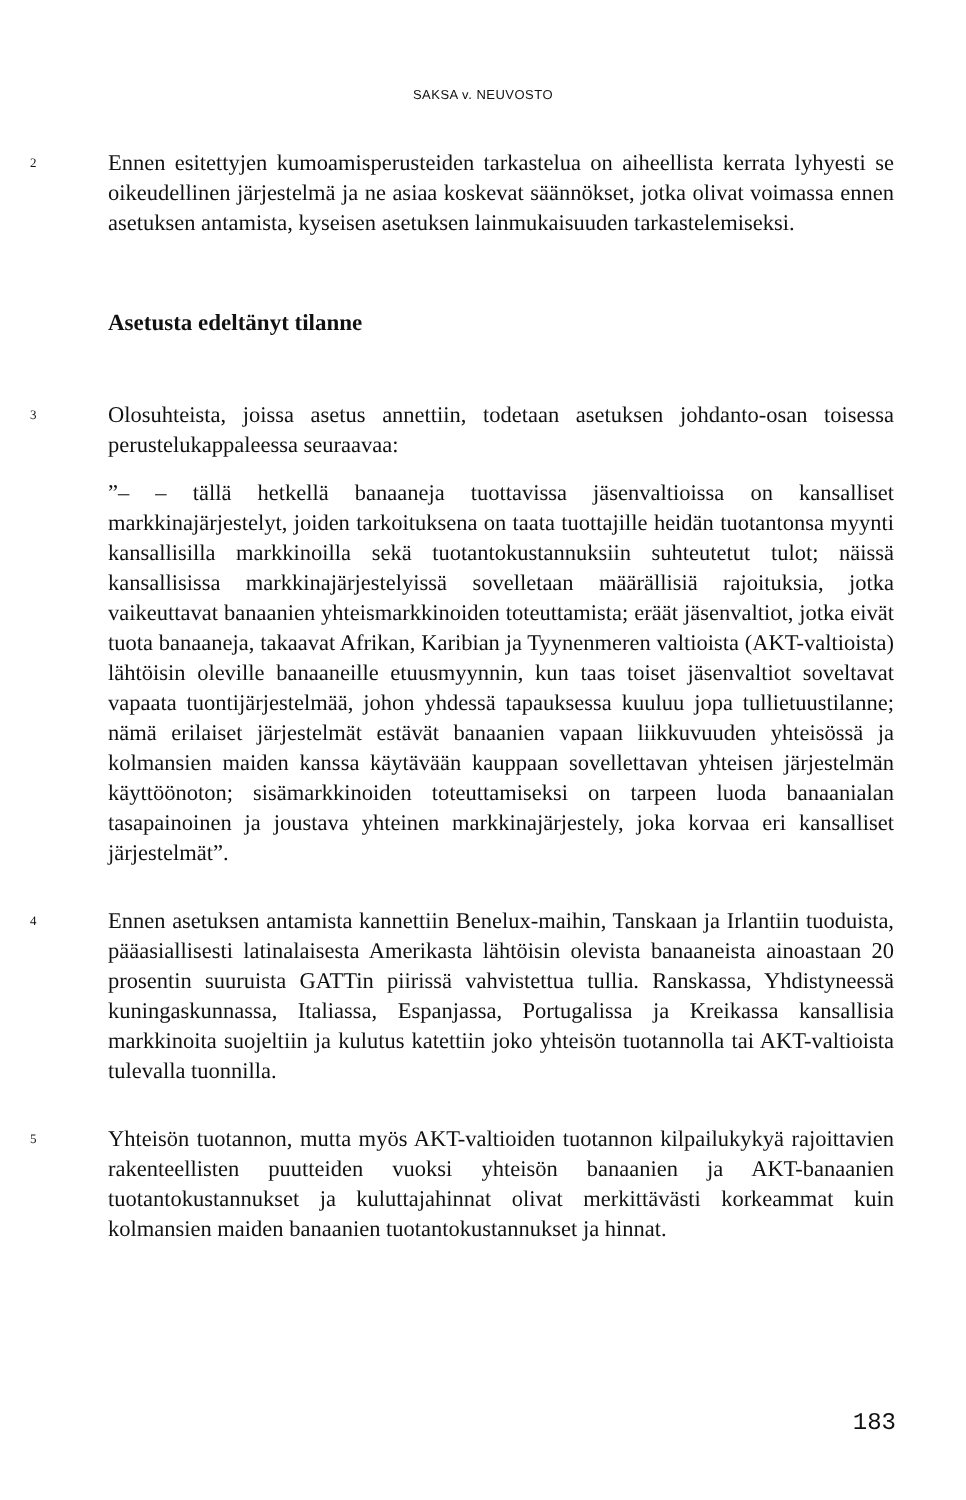SAKSA v. NEUVOSTO
2
Ennen esitettyjen kumoamisperusteiden tarkastelua on aiheellista kerrata lyhyesti se oikeudellinen järjestelmä ja ne asiaa koskevat säännökset, jotka olivat voimassa ennen asetuksen antamista, kyseisen asetuksen lainmukaisuuden tarkastelemiseksi.
Asetusta edeltänyt tilanne
3
Olosuhteista, joissa asetus annettiin, todetaan asetuksen johdanto-osan toisessa perustelukappaleessa seuraavaa:
”– – tällä hetkellä banaaneja tuottavissa jäsenvaltioissa on kansalliset markkinajärjestelyt, joiden tarkoituksena on taata tuottajille heidän tuotantonsa myynti kansallisilla markkinoilla sekä tuotantokustannuksiin suhteutetut tulot; näissä kansallisissa markkinajärjestelyissä sovelletaan määrällisiä rajoituksia, jotka vaikeuttavat banaanien yhteismarkkinoiden toteuttamista; eräät jäsenvaltiot, jotka eivät tuota banaaneja, takaavat Afrikan, Karibian ja Tyynenmeren valtioista (AKT-valtioista) lähtöisin oleville banaaneille etuusmyynnin, kun taas toiset jäsenvaltiot soveltavat vapaata tuontijärjestelmää, johon yhdessä tapauksessa kuuluu jopa tullietuustilanne; nämä erilaiset järjestelmät estävät banaanien vapaan liikkuvuuden yhteisössä ja kolmansien maiden kanssa käytävään kauppaan sovellettavan yhteisen järjestelmän käyttöönoton; sisämarkkinoiden toteuttamiseksi on tarpeen luoda banaanialan tasapainoinen ja joustava yhteinen markkinajärjestely, joka korvaa eri kansalliset järjestelmät”.
4
Ennen asetuksen antamista kannettiin Benelux-maihin, Tanskaan ja Irlantiin tuoduista, pääasiallisesti latinalaisesta Amerikasta lähtöisin olevista banaaneista ainoastaan 20 prosentin suuruista GATTin piirissä vahvistettua tullia. Ranskassa, Yhdistyneessä kuningaskunnassa, Italiassa, Espanjassa, Portugalissa ja Kreikassa kansallisia markkinoita suojeltiin ja kulutus katettiin joko yhteisön tuotannolla tai AKT-valtioista tulevalla tuonnilla.
5
Yhteisön tuotannon, mutta myös AKT-valtioiden tuotannon kilpailukykyä rajoittavien rakenteellisten puutteiden vuoksi yhteisön banaanien ja AKT-banaanien tuotantokustannukset ja kuluttajahinnat olivat merkittävästi korkeammat kuin kolmansien maiden banaanien tuotantokustannukset ja hinnat.
183